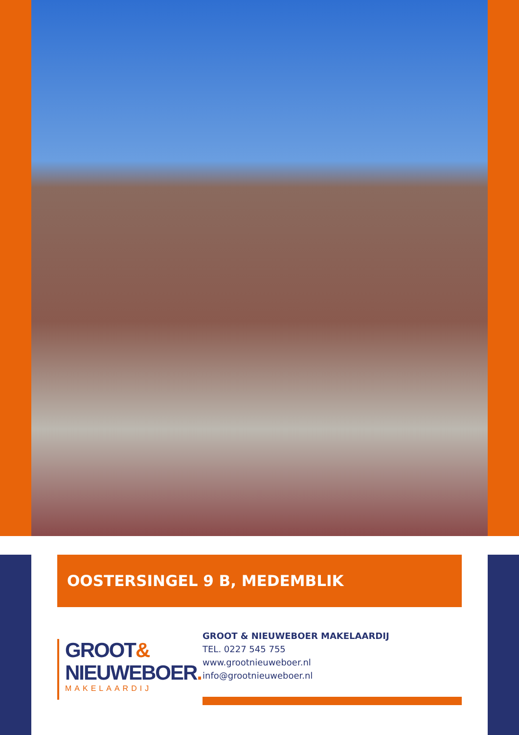OOSTERSINGEL 9 B, MEDEMBLIK
GROOT&
NIEUWEBOER.
MAKELAARDIJ
GROOT & NIEUWEBOER MAKELAARDIJ
TEL. 0227 545 755
www.grootnieuweboer.nl
info@grootnieuweboer.nl